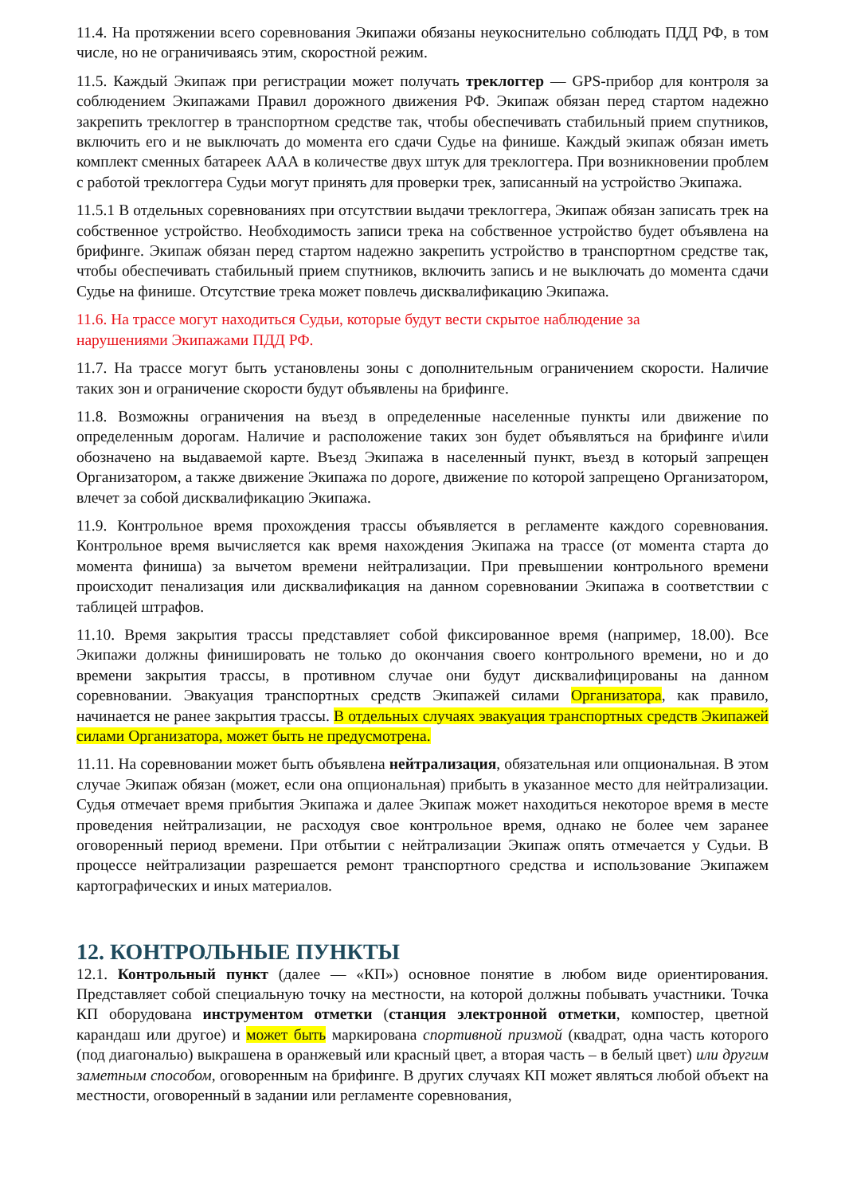11.4. На протяжении всего соревнования Экипажи обязаны неукоснительно соблюдать ПДД РФ, в том числе, но не ограничиваясь этим, скоростной режим.
11.5. Каждый Экипаж при регистрации может получать треклоггер — GPS-прибор для контроля за соблюдением Экипажами Правил дорожного движения РФ. Экипаж обязан перед стартом надежно закрепить треклоггер в транспортном средстве так, чтобы обеспечивать стабильный прием спутников, включить его и не выключать до момента его сдачи Судье на финише. Каждый экипаж обязан иметь комплект сменных батареек ААА в количестве двух штук для треклоггера. При возникновении проблем с работой треклоггера Судьи могут принять для проверки трек, записанный на устройство Экипажа.
11.5.1 В отдельных соревнованиях при отсутствии выдачи треклоггера, Экипаж обязан записать трек на собственное устройство. Необходимость записи трека на собственное устройство будет объявлена на брифинге. Экипаж обязан перед стартом надежно закрепить устройство в транспортном средстве так, чтобы обеспечивать стабильный прием спутников, включить запись и не выключать до момента сдачи Судье на финише. Отсутствие трека может повлечь дисквалификацию Экипажа.
11.6. На трассе могут находиться Судьи, которые будут вести скрытое наблюдение за
нарушениями Экипажами ПДД РФ.
11.7. На трассе могут быть установлены зоны с дополнительным ограничением скорости. Наличие таких зон и ограничение скорости будут объявлены на брифинге.
11.8. Возможны ограничения на въезд в определенные населенные пункты или движение по определенным дорогам. Наличие и расположение таких зон будет объявляться на брифинге и\или обозначено на выдаваемой карте. Въезд Экипажа в населенный пункт, въезд в который запрещен Организатором, а также движение Экипажа по дороге, движение по которой запрещено Организатором, влечет за собой дисквалификацию Экипажа.
11.9. Контрольное время прохождения трассы объявляется в регламенте каждого соревнования. Контрольное время вычисляется как время нахождения Экипажа на трассе (от момента старта до момента финиша) за вычетом времени нейтрализации. При превышении контрольного времени происходит пенализация или дисквалификация на данном соревновании Экипажа в соответствии с таблицей штрафов.
11.10. Время закрытия трассы представляет собой фиксированное время (например, 18.00). Все Экипажи должны финишировать не только до окончания своего контрольного времени, но и до времени закрытия трассы, в противном случае они будут дисквалифицированы на данном соревновании. Эвакуация транспортных средств Экипажей силами Организатора, как правило, начинается не ранее закрытия трассы. В отдельных случаях эвакуация транспортных средств Экипажей силами Организатора, может быть не предусмотрена.
11.11. На соревновании может быть объявлена нейтрализация, обязательная или опциональная. В этом случае Экипаж обязан (может, если она опциональная) прибыть в указанное место для нейтрализации. Судья отмечает время прибытия Экипажа и далее Экипаж может находиться некоторое время в месте проведения нейтрализации, не расходуя свое контрольное время, однако не более чем заранее оговоренный период времени. При отбытии с нейтрализации Экипаж опять отмечается у Судьи. В процессе нейтрализации разрешается ремонт транспортного средства и использование Экипажем картографических и иных материалов.
12. КОНТРОЛЬНЫЕ ПУНКТЫ
12.1. Контрольный пункт (далее — «КП») основное понятие в любом виде ориентирования. Представляет собой специальную точку на местности, на которой должны побывать участники. Точка КП оборудована инструментом отметки (станция электронной отметки, компостер, цветной карандаш или другое) и может быть маркирована спортивной призмой (квадрат, одна часть которого (под диагональю) выкрашена в оранжевый или красный цвет, а вторая часть – в белый цвет) или другим заметным способом, оговоренным на брифинге. В других случаях КП может являться любой объект на местности, оговоренный в задании или регламенте соревнования,